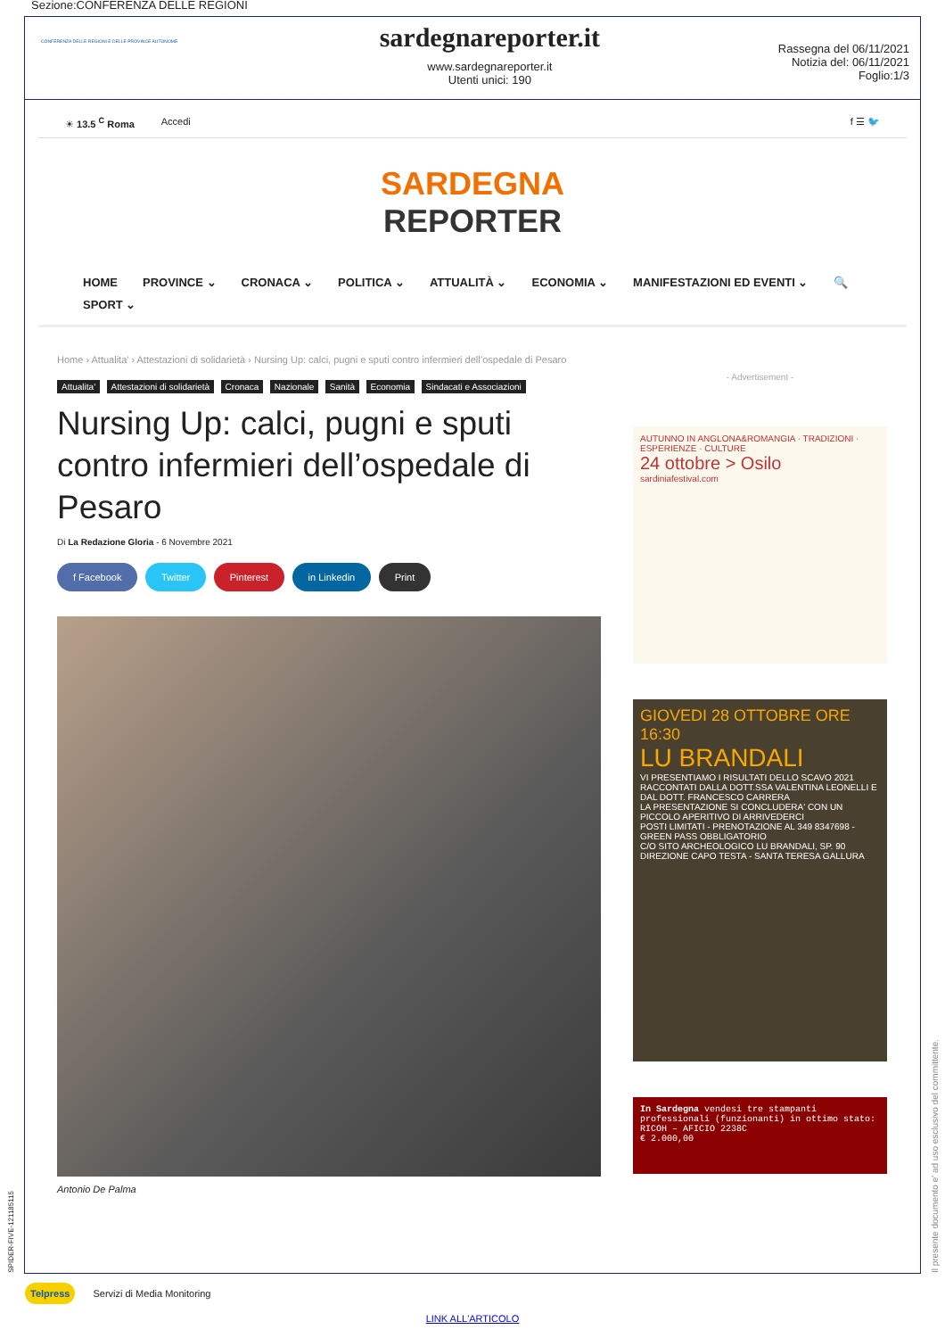Sezione:CONFERENZA DELLE REGIONI
CONFERENZA DELLE REGIONI E DELLE PROVINCE AUTONOME
sardegnareporter.it
www.sardegnareporter.it
Utenti unici: 190
Rassegna del 06/11/2021
Notizia del: 06/11/2021
Foglio:1/3
☀ 13.5 <sup>C</sup> Roma Accedi f ☰ 🐦
SARDEGNA
REPORTER
HOME PROVINCE ⌄ CRONACA ⌄ POLITICA ⌄ ATTUALITÀ ⌄ ECONOMIA ⌄ MANIFESTAZIONI ED EVENTI ⌄ 🔍 SPORT ⌄
Home › Attualita' › Attestazioni di solidarietà › Nursing Up: calci, pugni e sputi contro infermieri dell’ospedale di Pesaro
Attualita' Attestazioni di solidarietà Cronaca Nazionale Sanità Economia Sindacati e Associazioni
Nursing Up: calci, pugni e sputi contro infermieri dell’ospedale di Pesaro
Di La Redazione Gloria - 6 Novembre 2021
f Facebook Twitter Pinterest in Linkedin Print
Antonio De Palma
- Advertisement -
AUTUNNO IN ANGLONA&ROMANGIA · TRADIZIONI · ESPERIENZE · CULTURE
24 ottobre > Osilo
sardiniafestival.com
GIOVEDI 28 OTTOBRE ORE 16:30
LU BRANDALI
VI PRESENTIAMO I RISULTATI DELLO SCAVO 2021
RACCONTATI DALLA DOTT.SSA VALENTINA LEONELLI E DAL DOTT. FRANCESCO CARRERA
LA PRESENTAZIONE SI CONCLUDERA' CON UN PICCOLO APERITIVO DI ARRIVEDERCI
POSTI LIMITATI - PRENOTAZIONE AL 349 8347698 - GREEN PASS OBBLIGATORIO
C/O SITO ARCHEOLOGICO LU BRANDALI, SP. 90 DIREZIONE CAPO TESTA - SANTA TERESA GALLURA
In Sardegna vendesi tre stampanti professionali (funzionanti) in ottimo stato:
RICOH – AFICIO 2238C
€ 2.000,00
SPIDER-FIVE-121185115
Il presente documento e' ad uso esclusivo del committente.
Telpress Servizi di Media Monitoring
LINK ALL'ARTICOLO